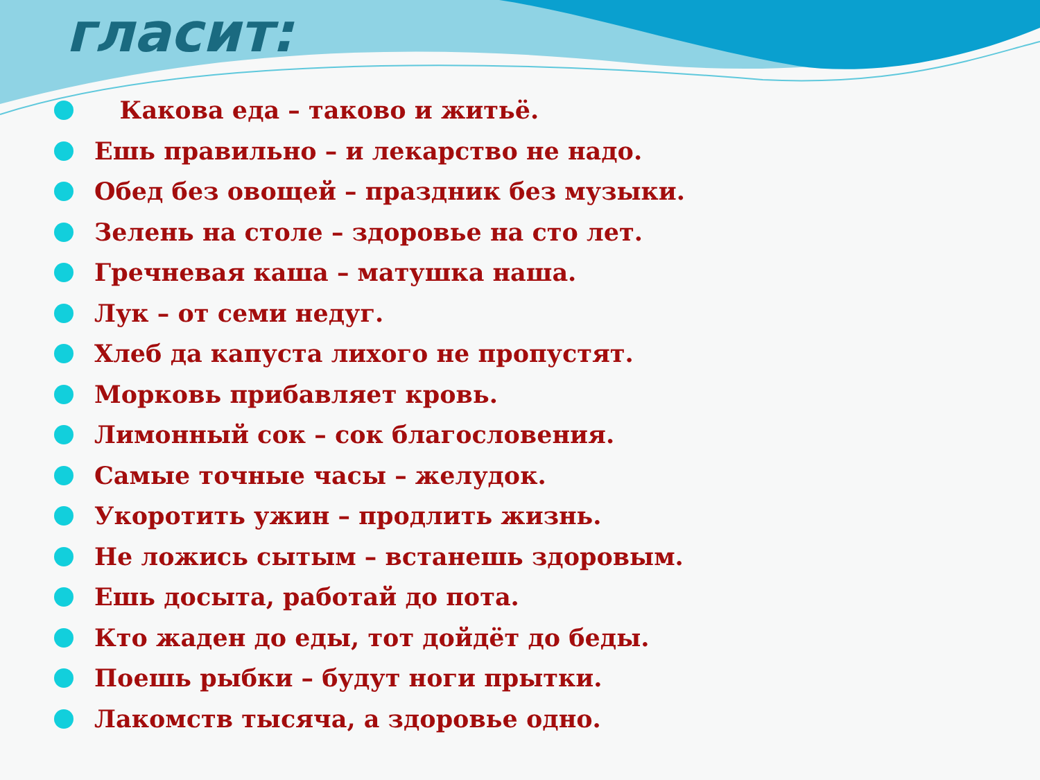гласит:
Какова еда – таково и житьё.
Ешь правильно – и лекарство не надо.
Обед без овощей – праздник без музыки.
Зелень на столе – здоровье на сто лет.
Гречневая каша – матушка наша.
Лук – от семи недуг.
Хлеб да капуста лихого не пропустят.
Морковь прибавляет кровь.
Лимонный сок – сок благословения.
Самые точные часы – желудок.
Укоротить ужин – продлить жизнь.
Не ложись сытым – встанешь здоровым.
Ешь досыта, работай до пота.
Кто жаден до еды, тот дойдёт до беды.
Поешь рыбки – будут ноги прытки.
Лакомств тысяча, а здоровье одно.